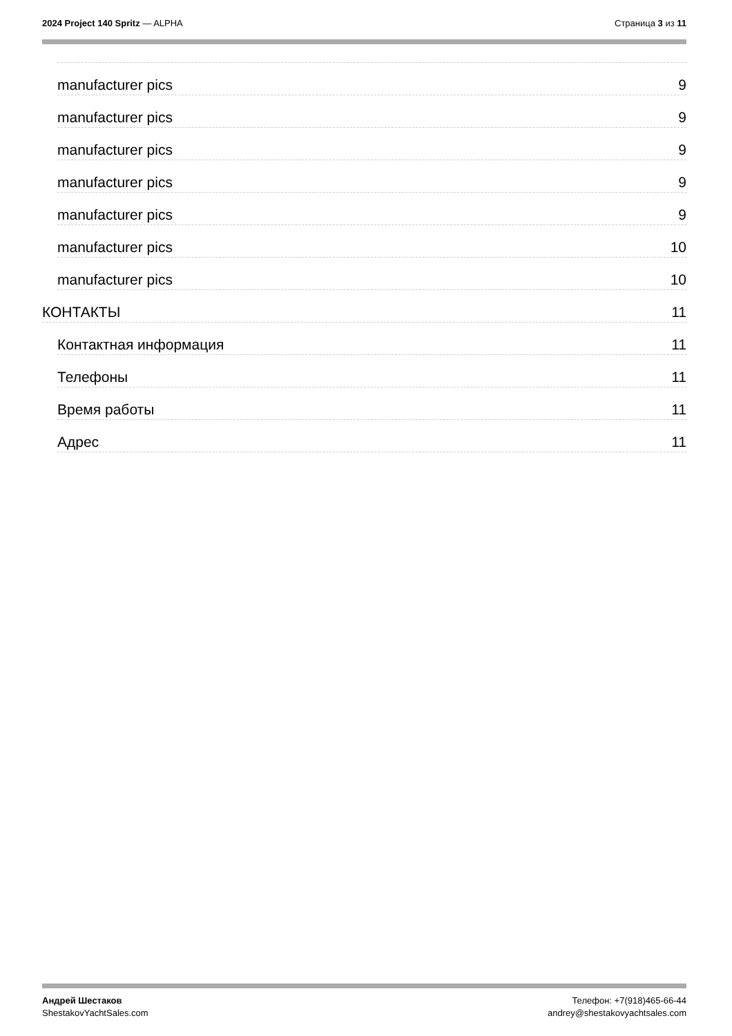2024 Project 140 Spritz — ALPHA
Страница 3 из 11
manufacturer pics 9
manufacturer pics 9
manufacturer pics 9
manufacturer pics 9
manufacturer pics 9
manufacturer pics 10
manufacturer pics 10
КОНТАКТЫ 11
Контактная информация 11
Телефоны 11
Время работы 11
Адрес 11
Андрей Шестаков
ShestakovYachtSales.com
Телефон: +7(918)465-66-44
andrey@shestakovyachtsales.com